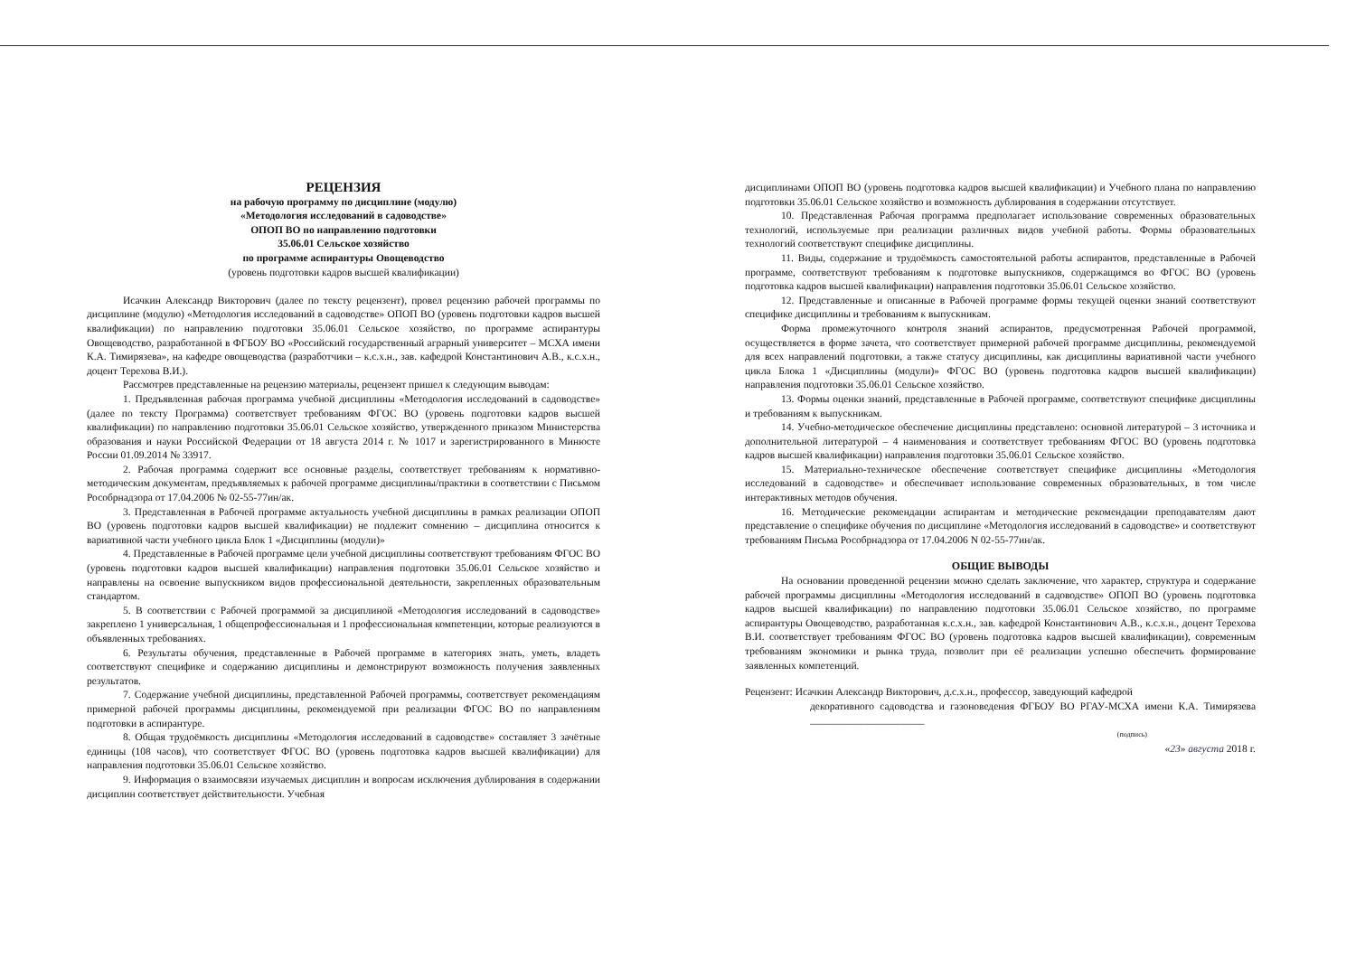РЕЦЕНЗИЯ
на рабочую программу по дисциплине (модулю)
«Методология исследований в садоводстве»
ОПОП ВО по направлению подготовки
35.06.01 Сельское хозяйство
по программе аспирантуры Овощеводство
(уровень подготовки кадров высшей квалификации)
Исачкин Александр Викторович (далее по тексту рецензент), провел рецензию рабочей программы по дисциплине (модулю) «Методология исследований в садоводстве» ОПОП ВО (уровень подготовки кадров высшей квалификации) по направлению подготовки 35.06.01 Сельское хозяйство, по программе аспирантуры Овощеводство, разработанной в ФГБОУ ВО «Российский государственный аграрный университет – МСХА имени К.А. Тимирязева», на кафедре овощеводства (разработчики – к.с.х.н., зав. кафедрой Константинович А.В., к.с.х.н., доцент Терехова В.И.).
Рассмотрев представленные на рецензию материалы, рецензент пришел к следующим выводам:
1. Предъявленная рабочая программа учебной дисциплины «Методология исследований в садоводстве» (далее по тексту Программа) соответствует требованиям ФГОС ВО (уровень подготовки кадров высшей квалификации) по направлению подготовки 35.06.01 Сельское хозяйство, утвержденного приказом Министерства образования и науки Российской Федерации от 18 августа 2014 г. № 1017 и зарегистрированного в Минюсте России 01.09.2014 № 33917.
2. Рабочая программа содержит все основные разделы, соответствует требованиям к нормативно-методическим документам, предъявляемых к рабочей программе дисциплины/практики в соответствии с Письмом Рособрнадзора от 17.04.2006 № 02-55-77ин/ак.
3. Представленная в Рабочей программе актуальность учебной дисциплины в рамках реализации ОПОП ВО (уровень подготовки кадров высшей квалификации) не подлежит сомнению – дисциплина относится к вариативной части учебного цикла Блок 1 «Дисциплины (модули)»
4. Представленные в Рабочей программе цели учебной дисциплины соответствуют требованиям ФГОС ВО (уровень подготовки кадров высшей квалификации) направления подготовки 35.06.01 Сельское хозяйство и направлены на освоение выпускником видов профессиональной деятельности, закрепленных образовательным стандартом.
5. В соответствии с Рабочей программой за дисциплиной «Методология исследований в садоводстве» закреплено 1 универсальная, 1 общепрофессиональная и 1 профессиональная компетенции, которые реализуются в объявленных требованиях.
6. Результаты обучения, представленные в Рабочей программе в категориях знать, уметь, владеть соответствуют специфике и содержанию дисциплины и демонстрируют возможность получения заявленных результатов.
7. Содержание учебной дисциплины, представленной Рабочей программы, соответствует рекомендациям примерной рабочей программы дисциплины, рекомендуемой при реализации ФГОС ВО по направлениям подготовки в аспирантуре.
8. Общая трудоёмкость дисциплины «Методология исследований в садоводстве» составляет 3 зачётные единицы (108 часов), что соответствует ФГОС ВО (уровень подготовка кадров высшей квалификации) для направления подготовки 35.06.01 Сельское хозяйство.
9. Информация о взаимосвязи изучаемых дисциплин и вопросам исключения дублирования в содержании дисциплин соответствует действительности. Учебная
дисциплинами ОПОП ВО (уровень подготовка кадров высшей квалификации) и Учебного плана по направлению подготовки 35.06.01 Сельское хозяйство и возможность дублирования в содержании отсутствует.
10. Представленная Рабочая программа предполагает использование современных образовательных технологий, используемые при реализации различных видов учебной работы. Формы образовательных технологий соответствуют специфике дисциплины.
11. Виды, содержание и трудоёмкость самостоятельной работы аспирантов, представленные в Рабочей программе, соответствуют требованиям к подготовке выпускников, содержащимся во ФГОС ВО (уровень подготовка кадров высшей квалификации) направления подготовки 35.06.01 Сельское хозяйство.
12. Представленные и описанные в Рабочей программе формы текущей оценки знаний соответствуют специфике дисциплины и требованиям к выпускникам.
Форма промежуточного контроля знаний аспирантов, предусмотренная Рабочей программой, осуществляется в форме зачета, что соответствует примерной рабочей программе дисциплины, рекомендуемой для всех направлений подготовки, а также статусу дисциплины, как дисциплины вариативной части учебного цикла Блока 1 «Дисциплины (модули)» ФГОС ВО (уровень подготовка кадров высшей квалификации) направления подготовки 35.06.01 Сельское хозяйство.
13. Формы оценки знаний, представленные в Рабочей программе, соответствуют специфике дисциплины и требованиям к выпускникам.
14. Учебно-методическое обеспечение дисциплины представлено: основной литературой – 3 источника и дополнительной литературой – 4 наименования и соответствует требованиям ФГОС ВО (уровень подготовка кадров высшей квалификации) направления подготовки 35.06.01 Сельское хозяйство.
15. Материально-техническое обеспечение соответствует специфике дисциплины «Методология исследований в садоводстве» и обеспечивает использование современных образовательных, в том числе интерактивных методов обучения.
16. Методические рекомендации аспирантам и методические рекомендации преподавателям дают представление о специфике обучения по дисциплине «Методология исследований в садоводстве» и соответствуют требованиям Письма Рособрнадзора от 17.04.2006 N 02-55-77ин/ак.
ОБЩИЕ ВЫВОДЫ
На основании проведенной рецензии можно сделать заключение, что характер, структура и содержание рабочей программы дисциплины «Методология исследований в садоводстве» ОПОП ВО (уровень подготовка кадров высшей квалификации) по направлению подготовки 35.06.01 Сельское хозяйство, по программе аспирантуры Овощеводство, разработанная к.с.х.н., зав. кафедрой Константинович А.В., к.с.х.н., доцент Терехова В.И. соответствует требованиям ФГОС ВО (уровень подготовка кадров высшей квалификации), современным требованиям экономики и рынка труда, позволит при её реализации успешно обеспечить формирование заявленных компетенций.
Рецензент: Исачкин Александр Викторович, д.с.х.н., профессор, заведующий кафедрой
декоративного садоводства и газоноведения ФГБОУ ВО РГАУ-МСХА имени К.А. Тимирязева ______________________
(подпись)
«23» августа 2018 г.